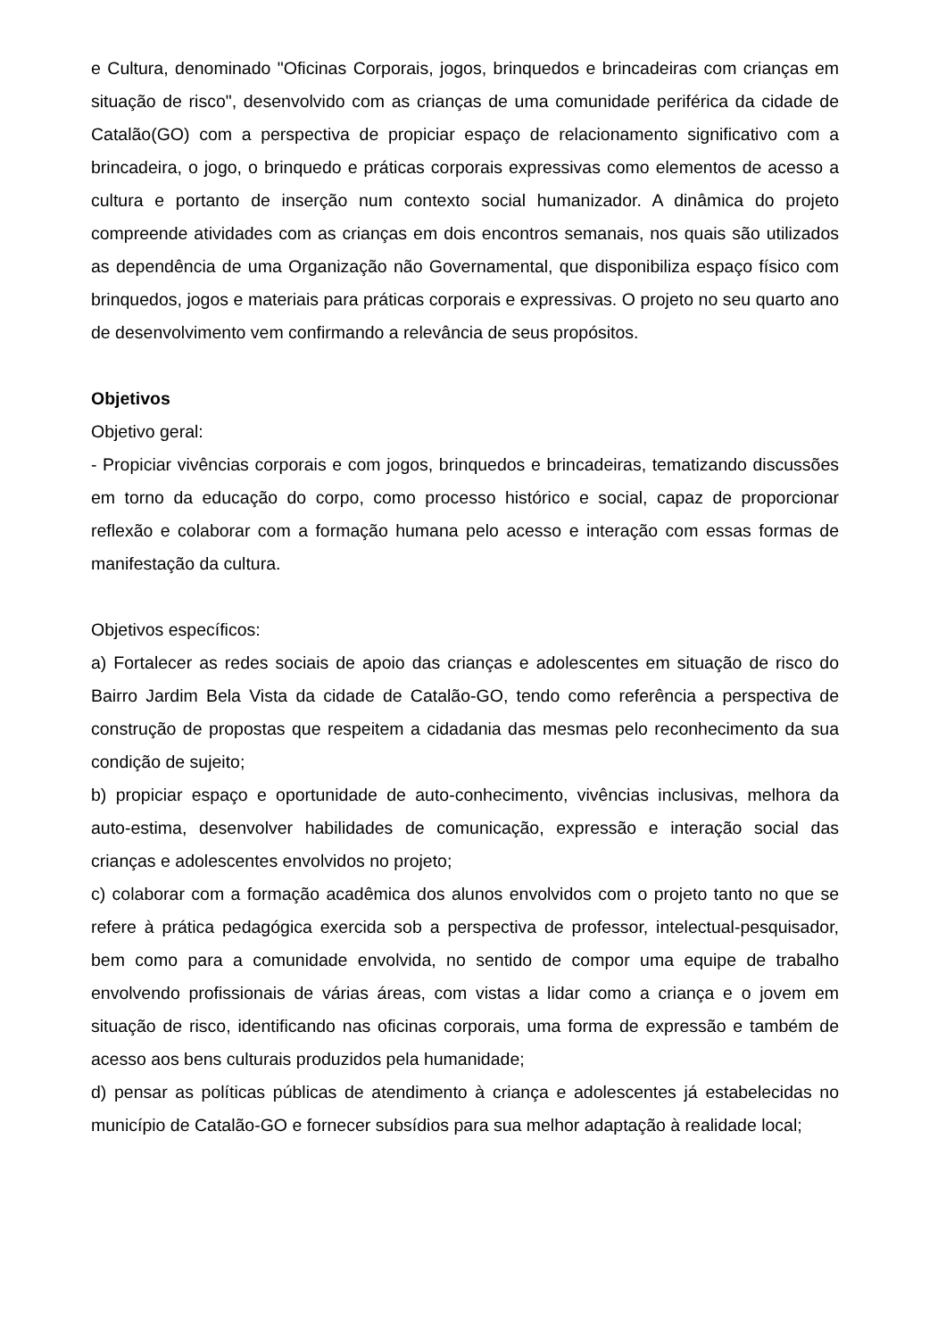e Cultura, denominado "Oficinas Corporais, jogos, brinquedos e brincadeiras com crianças em situação de risco", desenvolvido com as crianças de uma comunidade periférica da cidade de Catalão(GO) com a perspectiva de propiciar espaço de relacionamento significativo com a brincadeira, o jogo, o brinquedo e práticas corporais expressivas como elementos de acesso a cultura e portanto de inserção num contexto social humanizador. A dinâmica do projeto compreende atividades com as crianças em dois encontros semanais, nos quais são utilizados as dependência de uma Organização não Governamental, que disponibiliza espaço físico com brinquedos, jogos e materiais para práticas corporais e expressivas. O projeto no seu quarto ano de desenvolvimento vem confirmando a relevância de seus propósitos.
Objetivos
Objetivo geral:
- Propiciar vivências corporais e com jogos, brinquedos e brincadeiras, tematizando discussões em torno da educação do corpo, como processo histórico e social, capaz de proporcionar reflexão e colaborar com a formação humana pelo acesso e interação com essas formas de manifestação da cultura.
Objetivos específicos:
a) Fortalecer as redes sociais de apoio das crianças e adolescentes em situação de risco do Bairro Jardim Bela Vista da cidade de Catalão-GO, tendo como referência a perspectiva de construção de propostas que respeitem a cidadania das mesmas pelo reconhecimento da sua condição de sujeito;
b) propiciar espaço e oportunidade de auto-conhecimento, vivências inclusivas, melhora da auto-estima, desenvolver habilidades de comunicação, expressão e interação social das crianças e adolescentes envolvidos no projeto;
c) colaborar com a formação acadêmica dos alunos envolvidos com o projeto tanto no que se refere à prática pedagógica exercida sob a perspectiva de professor, intelectual-pesquisador, bem como para a comunidade envolvida, no sentido de compor uma equipe de trabalho envolvendo profissionais de várias áreas, com vistas a lidar como a criança e o jovem em situação de risco, identificando nas oficinas corporais, uma forma de expressão e também de acesso aos bens culturais produzidos pela humanidade;
d) pensar as políticas públicas de atendimento à criança e adolescentes já estabelecidas no município de Catalão-GO e fornecer subsídios para sua melhor adaptação à realidade local;